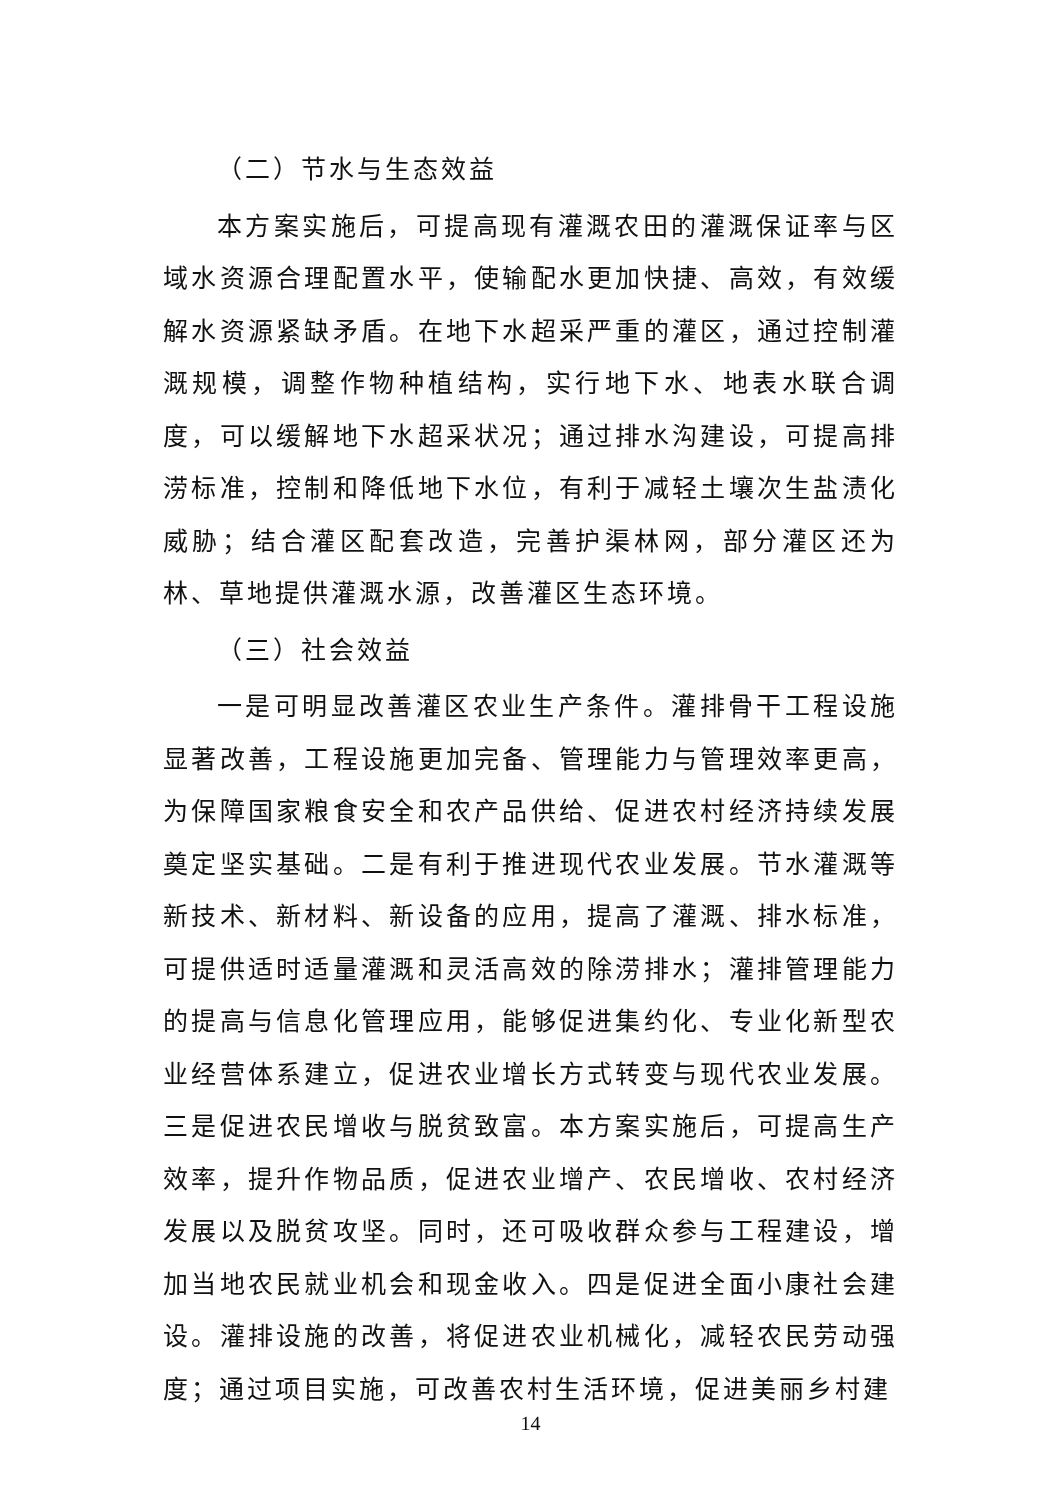（二）节水与生态效益
本方案实施后，可提高现有灌溉农田的灌溉保证率与区域水资源合理配置水平，使输配水更加快捷、高效，有效缓解水资源紧缺矛盾。在地下水超采严重的灌区，通过控制灌溉规模，调整作物种植结构，实行地下水、地表水联合调度，可以缓解地下水超采状况；通过排水沟建设，可提高排涝标准，控制和降低地下水位，有利于减轻土壤次生盐渍化威胁；结合灌区配套改造，完善护渠林网，部分灌区还为林、草地提供灌溉水源，改善灌区生态环境。
（三）社会效益
一是可明显改善灌区农业生产条件。灌排骨干工程设施显著改善，工程设施更加完备、管理能力与管理效率更高，为保障国家粮食安全和农产品供给、促进农村经济持续发展奠定坚实基础。二是有利于推进现代农业发展。节水灌溉等新技术、新材料、新设备的应用，提高了灌溉、排水标准，可提供适时适量灌溉和灵活高效的除涝排水；灌排管理能力的提高与信息化管理应用，能够促进集约化、专业化新型农业经营体系建立，促进农业增长方式转变与现代农业发展。三是促进农民增收与脱贫致富。本方案实施后，可提高生产效率，提升作物品质，促进农业增产、农民增收、农村经济发展以及脱贫攻坚。同时，还可吸收群众参与工程建设，增加当地农民就业机会和现金收入。四是促进全面小康社会建设。灌排设施的改善，将促进农业机械化，减轻农民劳动强度；通过项目实施，可改善农村生活环境，促进美丽乡村建
14